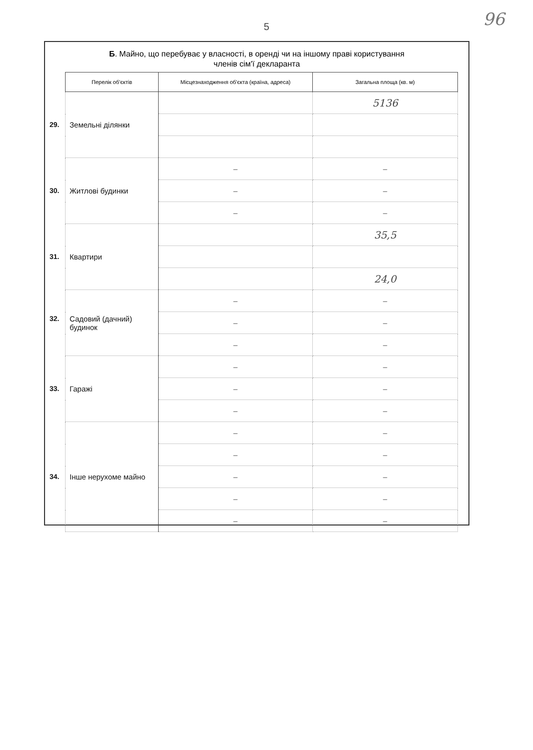5
96
Б. Майно, що перебуває у власності, в оренді чи на іншому праві користування
членів сім'ї декларанта
| Перелік об'єктів | Місцезнаходження об'єкта (країна, адреса) | Загальна площа (кв. м) |
| --- | --- | --- |
| 29. Земельні ділянки | | 5136 |
| 30. Житлові будинки | – | – |
| | – | – |
| | – | – |
| 31. Квартири | | 35,5 |
| | | 24,0 |
| 32. Садовий (дачний) будинок | – | – |
| | – | – |
| | – | – |
| 33. Гаражі | – | – |
| | – | – |
| | – | – |
| 34. Інше нерухоме майно | – | – |
| | – | – |
| | – | – |
| | – | – |
| | – | – |